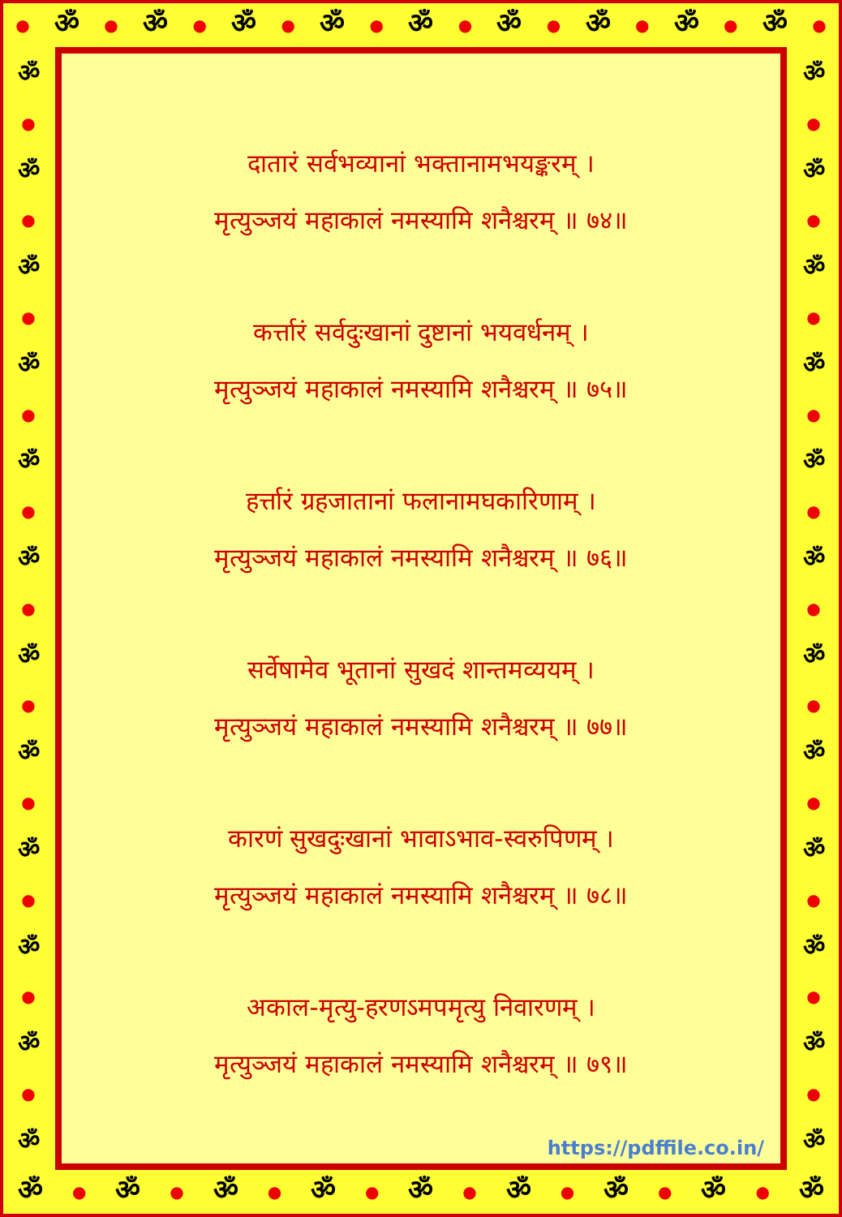● ॐ ● ॐ ● ॐ ● ॐ ● ॐ ● ॐ ● ॐ ● ॐ ● ॐ ●
ॐ
●
ॐ
●
ॐ
●
ॐ
●
ॐ
●
ॐ
●
ॐ
●
ॐ
●
ॐ
●
ॐ
●
ॐ
●
ॐ
दातारं सर्वभव्यानां भक्तानामभयङ्करम् ।
मृत्युञ्जयं महाकालं नमस्यामि शनैश्चरम् ॥ ७४॥
कर्त्तारं सर्वदुःखानां दुष्टानां भयवर्धनम् ।
मृत्युञ्जयं महाकालं नमस्यामि शनैश्चरम् ॥ ७५॥
हर्त्तारं ग्रहजातानां फलानामघकारिणाम् ।
मृत्युञ्जयं महाकालं नमस्यामि शनैश्चरम् ॥ ७६॥
सर्वेषामेव भूतानां सुखदं शान्तमव्ययम् ।
मृत्युञ्जयं महाकालं नमस्यामि शनैश्चरम् ॥ ७७॥
कारणं सुखदुःखानां भावाऽभाव-स्वरुपिणम् ।
मृत्युञ्जयं महाकालं नमस्यामि शनैश्चरम् ॥ ७८॥
अकाल-मृत्यु-हरणऽमपमृत्यु निवारणम् ।
मृत्युञ्जयं महाकालं नमस्यामि शनैश्चरम् ॥ ७९॥
https://pdffile.co.in/
ॐ
●
ॐ
●
ॐ
●
ॐ
●
ॐ
●
ॐ
●
ॐ
●
ॐ
●
ॐ
●
ॐ
●
ॐ
●
ॐ
ॐ ● ॐ ● ॐ ● ॐ ● ॐ ● ॐ ● ॐ ● ॐ ● ॐ